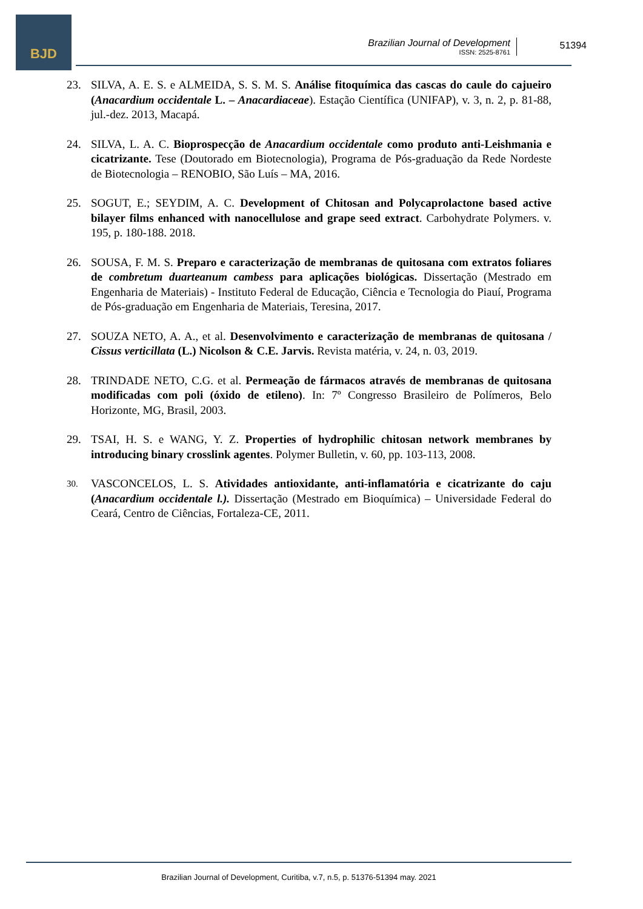BJD
Brazilian Journal of Development
ISSN: 2525-8761
51394
23. SILVA, A. E. S. e ALMEIDA, S. S. M. S. Análise fitoquímica das cascas do caule do cajueiro (Anacardium occidentale L. – Anacardiaceae). Estação Científica (UNIFAP), v. 3, n. 2, p. 81-88, jul.-dez. 2013, Macapá.
24. SILVA, L. A. C. Bioprospecção de Anacardium occidentale como produto anti-Leishmania e cicatrizante. Tese (Doutorado em Biotecnologia), Programa de Pós-graduação da Rede Nordeste de Biotecnologia – RENOBIO, São Luís – MA, 2016.
25. SOGUT, E.; SEYDIM, A. C. Development of Chitosan and Polycaprolactone based active bilayer films enhanced with nanocellulose and grape seed extract. Carbohydrate Polymers. v. 195, p. 180-188. 2018.
26. SOUSA, F. M. S. Preparo e caracterização de membranas de quitosana com extratos foliares de combretum duarteanum cambess para aplicações biológicas. Dissertação (Mestrado em Engenharia de Materiais) - Instituto Federal de Educação, Ciência e Tecnologia do Piauí, Programa de Pós-graduação em Engenharia de Materiais, Teresina, 2017.
27. SOUZA NETO, A. A., et al. Desenvolvimento e caracterização de membranas de quitosana / Cissus verticillata (L.) Nicolson & C.E. Jarvis. Revista matéria, v. 24, n. 03, 2019.
28. TRINDADE NETO, C.G. et al. Permeação de fármacos através de membranas de quitosana modificadas com poli (óxido de etileno). In: 7º Congresso Brasileiro de Polímeros, Belo Horizonte, MG, Brasil, 2003.
29. TSAI, H. S. e WANG, Y. Z. Properties of hydrophilic chitosan network membranes by introducing binary crosslink agentes. Polymer Bulletin, v. 60, pp. 103-113, 2008.
30.
VASCONCELOS, L. S. Atividades antioxidante, anti-inflamatória e cicatrizante do caju (Anacardium occidentale l.). Dissertação (Mestrado em Bioquímica) – Universidade Federal do Ceará, Centro de Ciências, Fortaleza-CE, 2011.
Brazilian Journal of Development, Curitiba, v.7, n.5, p. 51376-51394 may. 2021